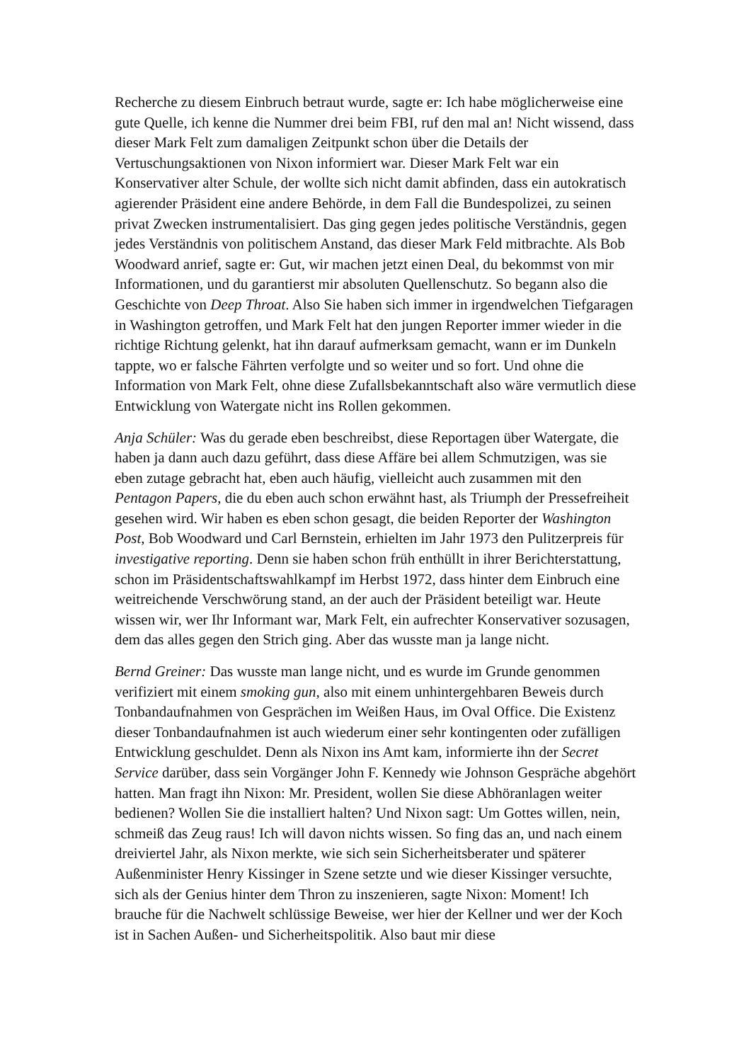Recherche zu diesem Einbruch betraut wurde, sagte er: Ich habe möglicherweise eine gute Quelle, ich kenne die Nummer drei beim FBI, ruf den mal an! Nicht wissend, dass dieser Mark Felt zum damaligen Zeitpunkt schon über die Details der Vertuschungsaktionen von Nixon informiert war. Dieser Mark Felt war ein Konservativer alter Schule, der wollte sich nicht damit abfinden, dass ein autokratisch agierender Präsident eine andere Behörde, in dem Fall die Bundespolizei, zu seinen privat Zwecken instrumentalisiert. Das ging gegen jedes politische Verständnis, gegen jedes Verständnis von politischem Anstand, das dieser Mark Feld mitbrachte. Als Bob Woodward anrief, sagte er: Gut, wir machen jetzt einen Deal, du bekommst von mir Informationen, und du garantierst mir absoluten Quellenschutz. So begann also die Geschichte von Deep Throat. Also Sie haben sich immer in irgendwelchen Tiefgaragen in Washington getroffen, und Mark Felt hat den jungen Reporter immer wieder in die richtige Richtung gelenkt, hat ihn darauf aufmerksam gemacht, wann er im Dunkeln tappte, wo er falsche Fährten verfolgte und so weiter und so fort. Und ohne die Information von Mark Felt, ohne diese Zufallsbekanntschaft also wäre vermutlich diese Entwicklung von Watergate nicht ins Rollen gekommen.
Anja Schüler: Was du gerade eben beschreibst, diese Reportagen über Watergate, die haben ja dann auch dazu geführt, dass diese Affäre bei allem Schmutzigen, was sie eben zutage gebracht hat, eben auch häufig, vielleicht auch zusammen mit den Pentagon Papers, die du eben auch schon erwähnt hast, als Triumph der Pressefreiheit gesehen wird. Wir haben es eben schon gesagt, die beiden Reporter der Washington Post, Bob Woodward und Carl Bernstein, erhielten im Jahr 1973 den Pulitzerpreis für investigative reporting. Denn sie haben schon früh enthüllt in ihrer Berichterstattung, schon im Präsidentschaftswahlkampf im Herbst 1972, dass hinter dem Einbruch eine weitreichende Verschwörung stand, an der auch der Präsident beteiligt war. Heute wissen wir, wer Ihr Informant war, Mark Felt, ein aufrechter Konservativer sozusagen, dem das alles gegen den Strich ging. Aber das wusste man ja lange nicht.
Bernd Greiner: Das wusste man lange nicht, und es wurde im Grunde genommen verifiziert mit einem smoking gun, also mit einem unhintergehbaren Beweis durch Tonbandaufnahmen von Gesprächen im Weißen Haus, im Oval Office. Die Existenz dieser Tonbandaufnahmen ist auch wiederum einer sehr kontingenten oder zufälligen Entwicklung geschuldet. Denn als Nixon ins Amt kam, informierte ihn der Secret Service darüber, dass sein Vorgänger John F. Kennedy wie Johnson Gespräche abgehört hatten. Man fragt ihn Nixon: Mr. President, wollen Sie diese Abhöranlagen weiter bedienen? Wollen Sie die installiert halten? Und Nixon sagt: Um Gottes willen, nein, schmeiß das Zeug raus! Ich will davon nichts wissen. So fing das an, und nach einem dreiviertel Jahr, als Nixon merkte, wie sich sein Sicherheitsberater und späterer Außenminister Henry Kissinger in Szene setzte und wie dieser Kissinger versuchte, sich als der Genius hinter dem Thron zu inszenieren, sagte Nixon: Moment! Ich brauche für die Nachwelt schlüssige Beweise, wer hier der Kellner und wer der Koch ist in Sachen Außen- und Sicherheitspolitik. Also baut mir diese